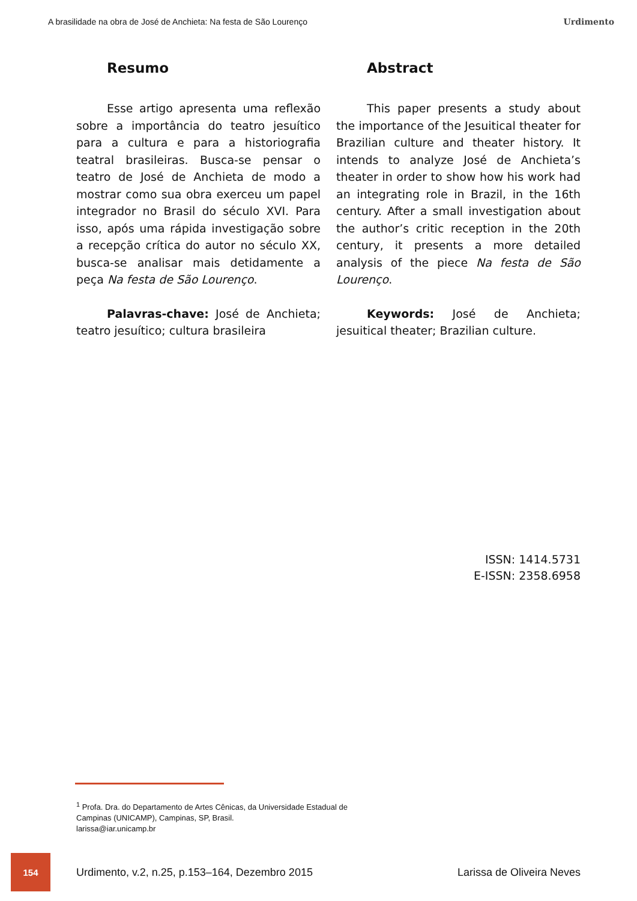A brasilidade na obra de José de Anchieta: Na festa de São Lourenço Urdimento
Resumo
Esse artigo apresenta uma reflexão sobre a importância do teatro jesuítico para a cultura e para a historiografia teatral brasileiras. Busca-se pensar o teatro de José de Anchieta de modo a mostrar como sua obra exerceu um papel integrador no Brasil do século XVI. Para isso, após uma rápida investigação sobre a recepção crítica do autor no século XX, busca-se analisar mais detidamente a peça Na festa de São Lourenço.
Palavras-chave: José de Anchieta; teatro jesuítico; cultura brasileira
Abstract
This paper presents a study about the importance of the Jesuitical theater for Brazilian culture and theater history. It intends to analyze José de Anchieta’s theater in order to show how his work had an integrating role in Brazil, in the 16th century. After a small investigation about the author’s critic reception in the 20th century, it presents a more detailed analysis of the piece Na festa de São Lourenço.
Keywords: José de Anchieta; jesuitical theater; Brazilian culture.
ISSN: 1414.5731
E-ISSN: 2358.6958
<sup>1</sup> Profa. Dra. do Departamento de Artes Cênicas, da Universidade Estadual de
Campinas (UNICAMP), Campinas, SP, Brasil.
larissa@iar.unicamp.br
154
Urdimento, v.2, n.25, p.153–164, Dezembro 2015 Larissa de Oliveira Neves